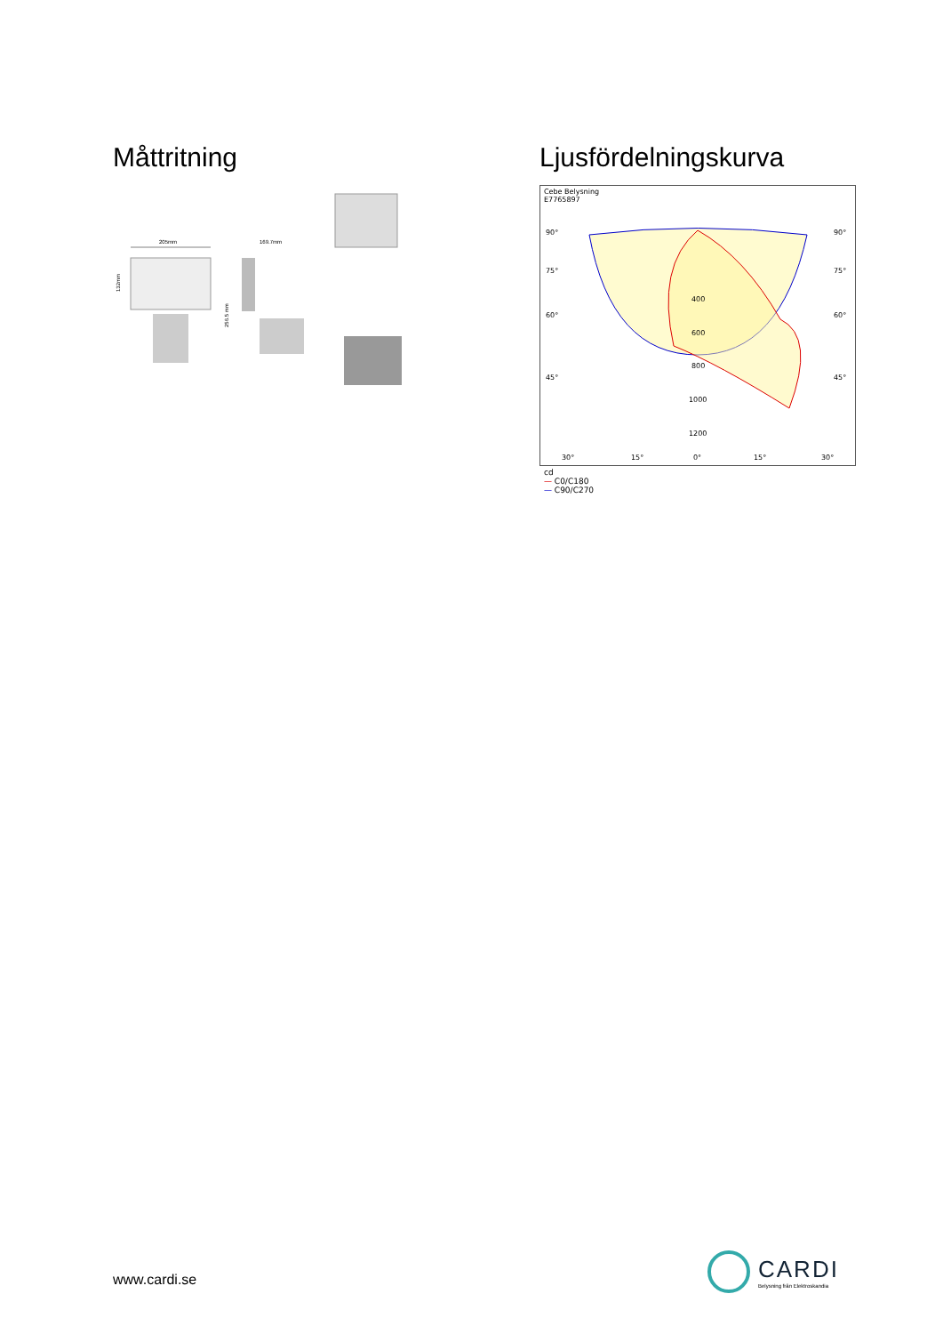Måttritning
205mm
132mm
169.7mm
256.5 mm
Ljusfördelningskurva
Cebe Belysning
E7765897
90°
90°
75°
75°
60°
60°
45°
45°
400
600
800
1000
1200
30°
15°
0°
15°
30°
cd
— C0/C180
— C90/C270
www.cardi.se
CARDI
Belysning från Elektroskandia